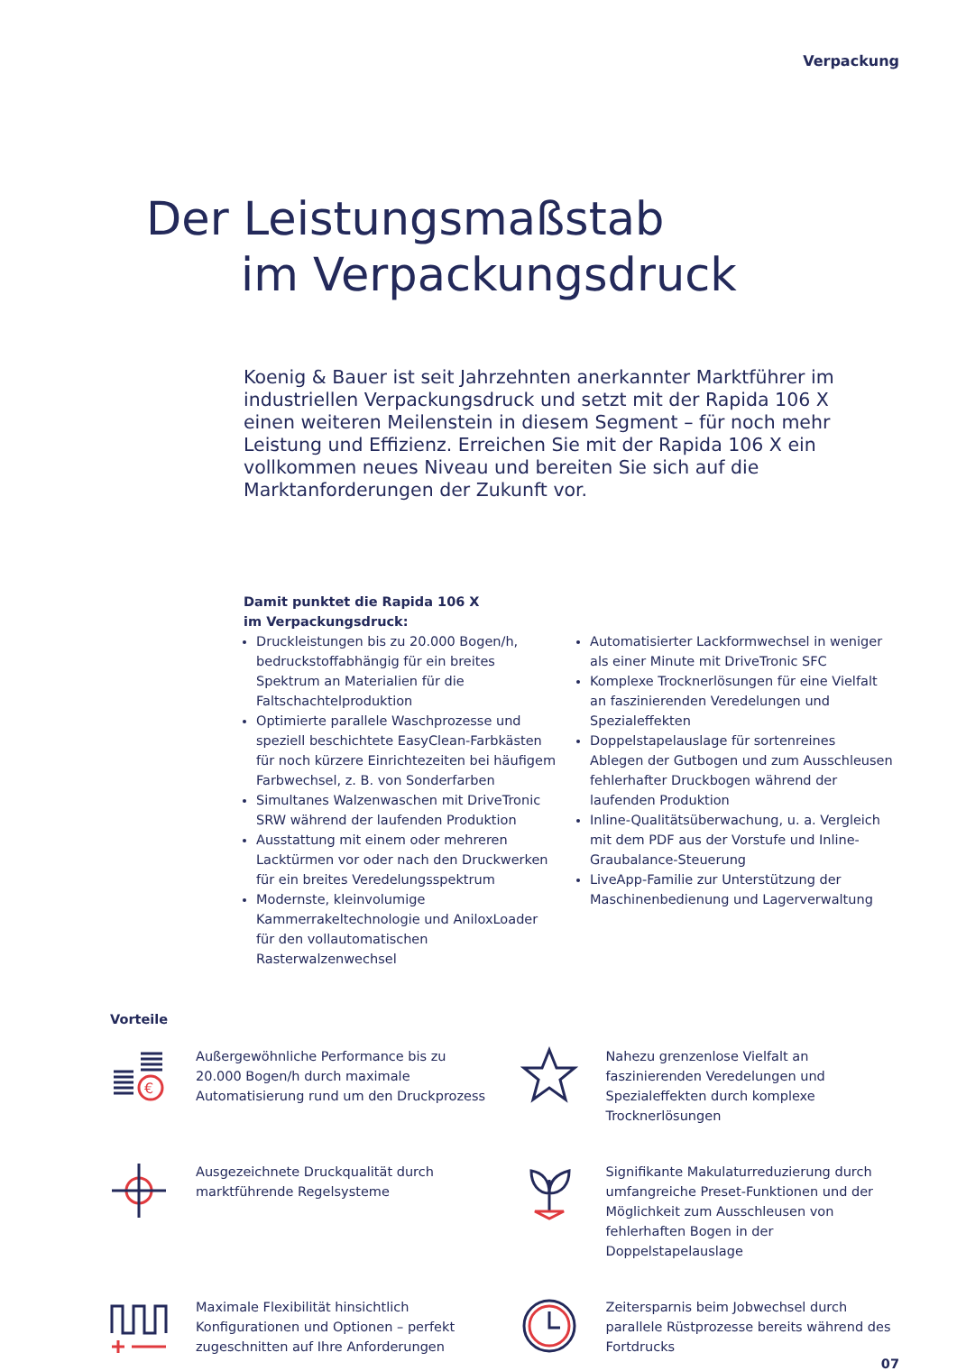Verpackung
Der Leistungsmaßstab
im Verpackungsdruck
Koenig & Bauer ist seit Jahrzehnten anerkannter Marktführer im industriellen Verpackungsdruck und setzt mit der Rapida 106 X einen weiteren Meilenstein in diesem Segment – für noch mehr Leistung und Effizienz. Erreichen Sie mit der Rapida 106 X ein vollkommen neues Niveau und bereiten Sie sich auf die Marktanforderungen der Zukunft vor.
Damit punktet die Rapida 106 X
im Verpackungsdruck:
Druckleistungen bis zu 20.000 Bogen/h, bedruckstoffabhängig für ein breites Spektrum an Materialien für die Faltschachtelproduktion
Optimierte parallele Waschprozesse und speziell beschichtete EasyClean-Farbkästen für noch kürzere Einrichtezeiten bei häufigem Farbwechsel, z. B. von Sonderfarben
Simultanes Walzenwaschen mit DriveTronic SRW während der laufenden Produktion
Ausstattung mit einem oder mehreren Lacktürmen vor oder nach den Druckwerken für ein breites Veredelungsspektrum
Modernste, kleinvolumige Kammerrakeltechnologie und AniloxLoader für den vollautomatischen Rasterwalzenwechsel
Automatisierter Lackformwechsel in weniger als einer Minute mit DriveTronic SFC
Komplexe Trocknerlösungen für eine Vielfalt an faszinierenden Veredelungen und Spezialeffekten
Doppelstapelauslage für sortenreines Ablegen der Gutbogen und zum Ausschleusen fehlerhafter Druckbogen während der laufenden Produktion
Inline-Qualitätsüberwachung, u. a. Vergleich mit dem PDF aus der Vorstufe und Inline-Graubalance-Steuerung
LiveApp-Familie zur Unterstützung der Maschinenbedienung und Lagerverwaltung
Vorteile
€
Außergewöhnliche Performance bis zu 20.000 Bogen/h durch maximale Automatisierung rund um den Druckprozess
Nahezu grenzenlose Vielfalt an faszinierenden Veredelungen und Spezialeffekten durch komplexe Trocknerlösungen
Ausgezeichnete Druckqualität durch marktführende Regelsysteme
Signifikante Makulaturreduzierung durch umfangreiche Preset-Funktionen und der Möglichkeit zum Ausschleusen von fehlerhaften Bogen in der Doppelstapelauslage
Maximale Flexibilität hinsichtlich Konfigurationen und Optionen – perfekt zugeschnitten auf Ihre Anforderungen
Zeitersparnis beim Jobwechsel durch parallele Rüstprozesse bereits während des Fortdrucks
07